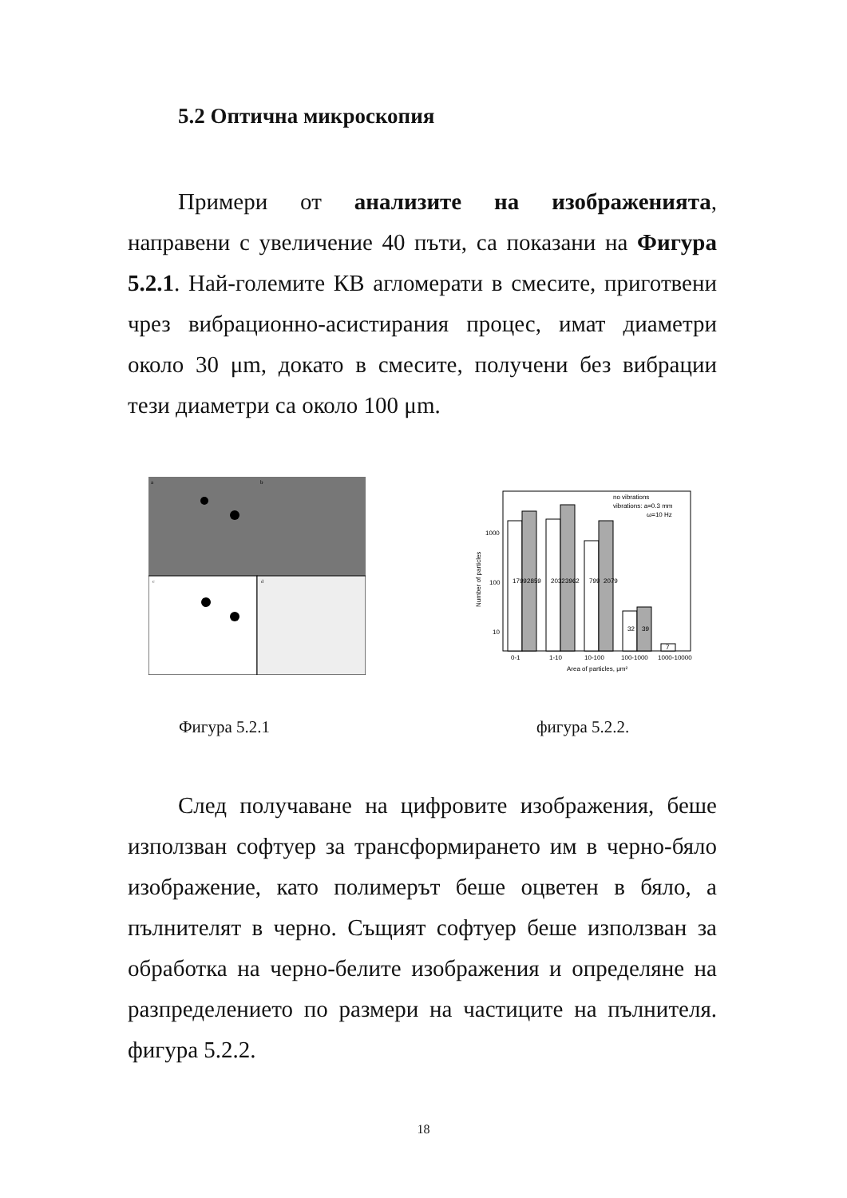5.2 Оптична микроскопия
Примери от анализите на изображенията, направени с увеличение 40 пъти, са показани на Фигура 5.2.1. Най-големите КВ агломерати в смесите, приготвени чрез вибрационно-асистирания процес, имат диаметри около 30 μm, докато в смесите, получени без вибрации тези диаметри са около 100 μm.
a
b
c
d
1000
100
10
Number of particles
1799
2859
2032
3962
799
2079
32
39
7
no vibrations
vibrations: a=0.3 mm
ω=10 Hz
0-1
1-10
10-100
100-1000
1000-10000
Area of particles, μm²
Фигура 5.2.1 фигура 5.2.2.
След получаване на цифровите изображения, беше използван софтуер за трансформирането им в черно-бяло изображение, като полимерът беше оцветен в бяло, а пълнителят в черно. Същият софтуер беше използван за обработка на черно-белите изображения и определяне на разпределението по размери на частиците на пълнителя. фигура 5.2.2.
18